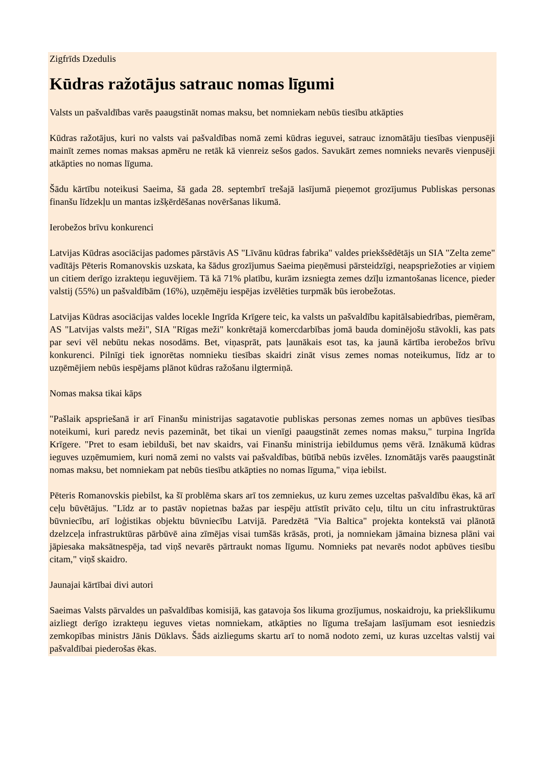Zigfrīds Dzedulis
Kūdras ražotājus satrauc nomas līgumi
Valsts un pašvaldības varēs paaugstināt nomas maksu, bet nomniekam nebūs tiesību atkāpties
Kūdras ražotājus, kuri no valsts vai pašvaldības nomā zemi kūdras ieguvei, satrauc iznomātāju tiesības vienpusēji mainīt zemes nomas maksas apmēru ne retāk kā vienreiz sešos gados. Savukārt zemes nomnieks nevarēs vienpusēji atkāpties no nomas līguma.
Šādu kārtību noteikusi Saeima, šā gada 28. septembrī trešajā lasījumā pieņemot grozījumus Publiskas personas finanšu līdzekļu un mantas izšķērdēšanas novēršanas likumā.
Ierobežos brīvu konkurenci
Latvijas Kūdras asociācijas padomes pārstāvis AS "Līvānu kūdras fabrika" valdes priekšsēdētājs un SIA "Zelta zeme" vadītājs Pēteris Romanovskis uzskata, ka šādus grozījumus Saeima pieņēmusi pārsteidzīgi, neapspriežoties ar viņiem un citiem derīgo izrakteņu ieguvējiem. Tā kā 71% platību, kurām izsniegta zemes dzīļu izmantošanas licence, pieder valstij (55%) un pašvaldībām (16%), uzņēmēju iespējas izvēlēties turpmāk būs ierobežotas.
Latvijas Kūdras asociācijas valdes locekle Ingrīda Krīgere teic, ka valsts un pašvaldību kapitālsabiedrības, piemēram, AS "Latvijas valsts meži", SIA "Rīgas meži" konkrētajā komercdarbības jomā bauda dominējošu stāvokli, kas pats par sevi vēl nebūtu nekas nosodāms. Bet, viņasprāt, pats ļaunākais esot tas, ka jaunā kārtība ierobežos brīvu konkurenci. Pilnīgi tiek ignorētas nomnieku tiesības skaidri zināt visus zemes nomas noteikumus, līdz ar to uzņēmējiem nebūs iespējams plānot kūdras ražošanu ilgtermiņā.
Nomas maksa tikai kāps
"Pašlaik apspriešanā ir arī Finanšu ministrijas sagatavotie publiskas personas zemes nomas un apbūves tiesības noteikumi, kuri paredz nevis pazemināt, bet tikai un vienīgi paaugstināt zemes nomas maksu," turpina Ingrīda Krīgere. "Pret to esam iebilduši, bet nav skaidrs, vai Finanšu ministrija iebildumus ņems vērā. Iznākumā kūdras ieguves uzņēmumiem, kuri nomā zemi no valsts vai pašvaldības, būtībā nebūs izvēles. Iznomātājs varēs paaugstināt nomas maksu, bet nomniekam pat nebūs tiesību atkāpties no nomas līguma," viņa iebilst.
Pēteris Romanovskis piebilst, ka šī problēma skars arī tos zemniekus, uz kuru zemes uzceltas pašvaldību ēkas, kā arī ceļu būvētājus. "Līdz ar to pastāv nopietnas bažas par iespēju attīstīt privāto ceļu, tiltu un citu infrastruktūras būvniecību, arī loģistikas objektu būvniecību Latvijā. Paredzētā "Via Baltica" projekta kontekstā vai plānotā dzelzceļa infrastruktūras pārbūvē aina zīmējas visai tumšās krāsās, proti, ja nomniekam jāmaina biznesa plāni vai jāpiesaka maksātnespēja, tad viņš nevarēs pārtraukt nomas līgumu. Nomnieks pat nevarēs nodot apbūves tiesību citam," viņš skaidro.
Jaunajai kārtībai divi autori
Saeimas Valsts pārvaldes un pašvaldības komisijā, kas gatavoja šos likuma grozījumus, noskaidroju, ka priekšlikumu aizliegt derīgo izrakteņu ieguves vietas nomniekam, atkāpties no līguma trešajam lasījumam esot iesniedzis zemkopības ministrs Jānis Dūklavs. Šāds aizliegums skartu arī to nomā nodoto zemi, uz kuras uzceltas valstij vai pašvaldībai piederošas ēkas.